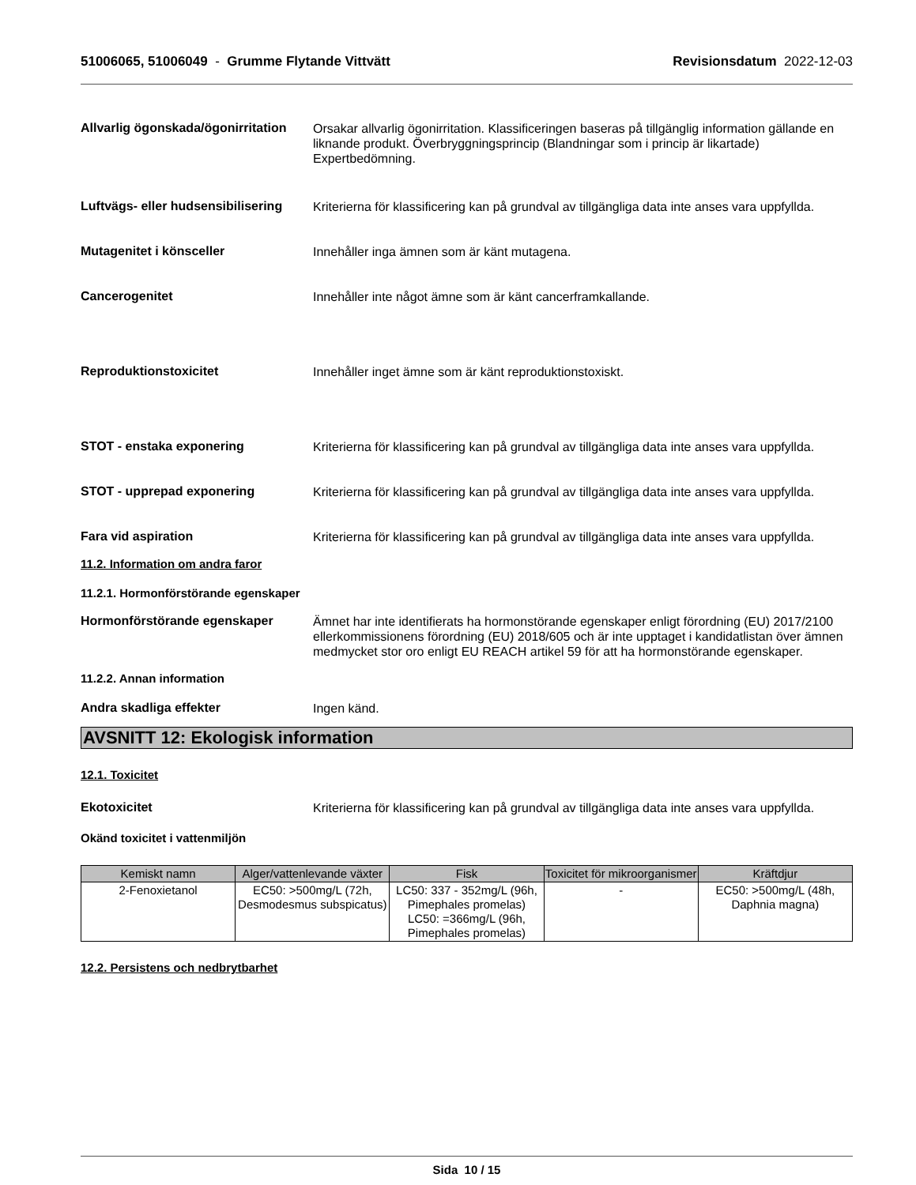51006065, 51006049 - Grumme Flytande Vittvätt Revisionsdatum 2022-12-03
Allvarlig ögonskada/ögonirritation
Orsakar allvarlig ögonirritation. Klassificeringen baseras på tillgänglig information gällande en liknande produkt. Överbryggningsprincip (Blandningar som i princip är likartade) Expertbedömning.
Luftvägs- eller hudsensibilisering
Kriterierna för klassificering kan på grundval av tillgängliga data inte anses vara uppfyllda.
Mutagenitet i könsceller
Innehåller inga ämnen som är känt mutagena.
Cancerogenitet
Innehåller inte något ämne som är känt cancerframkallande.
Reproduktionstoxicitet
Innehåller inget ämne som är känt reproduktionstoxiskt.
STOT - enstaka exponering
Kriterierna för klassificering kan på grundval av tillgängliga data inte anses vara uppfyllda.
STOT - upprepad exponering
Kriterierna för klassificering kan på grundval av tillgängliga data inte anses vara uppfyllda.
Fara vid aspiration
Kriterierna för klassificering kan på grundval av tillgängliga data inte anses vara uppfyllda.
11.2. Information om andra faror
11.2.1. Hormonförstörande egenskaper
Hormonförstörande egenskaper
Ämnet har inte identifierats ha hormonstörande egenskaper enligt förordning (EU) 2017/2100 ellerkommissionens förordning (EU) 2018/605 och är inte upptaget i kandidatlistan över ämnen medmycket stor oro enligt EU REACH artikel 59 för att ha hormonstörande egenskaper.
11.2.2. Annan information
Andra skadliga effekter
Ingen känd.
AVSNITT 12: Ekologisk information
12.1. Toxicitet
Ekotoxicitet
Kriterierna för klassificering kan på grundval av tillgängliga data inte anses vara uppfyllda.
Okänd toxicitet i vattenmiljön
| Kemiskt namn | Alger/vattenlevande växter | Fisk | Toxicitet för mikroorganismer | Kräftdjur |
| --- | --- | --- | --- | --- |
| 2-Fenoxietanol | EC50: >500mg/L (72h, Desmodesmus subspicatus) | LC50: 337 - 352mg/L (96h, Pimephales promelas) LC50: =366mg/L (96h, Pimephales promelas) | - | EC50: >500mg/L (48h, Daphnia magna) |
12.2. Persistens och nedbrytbarhet
Sida 10 / 15